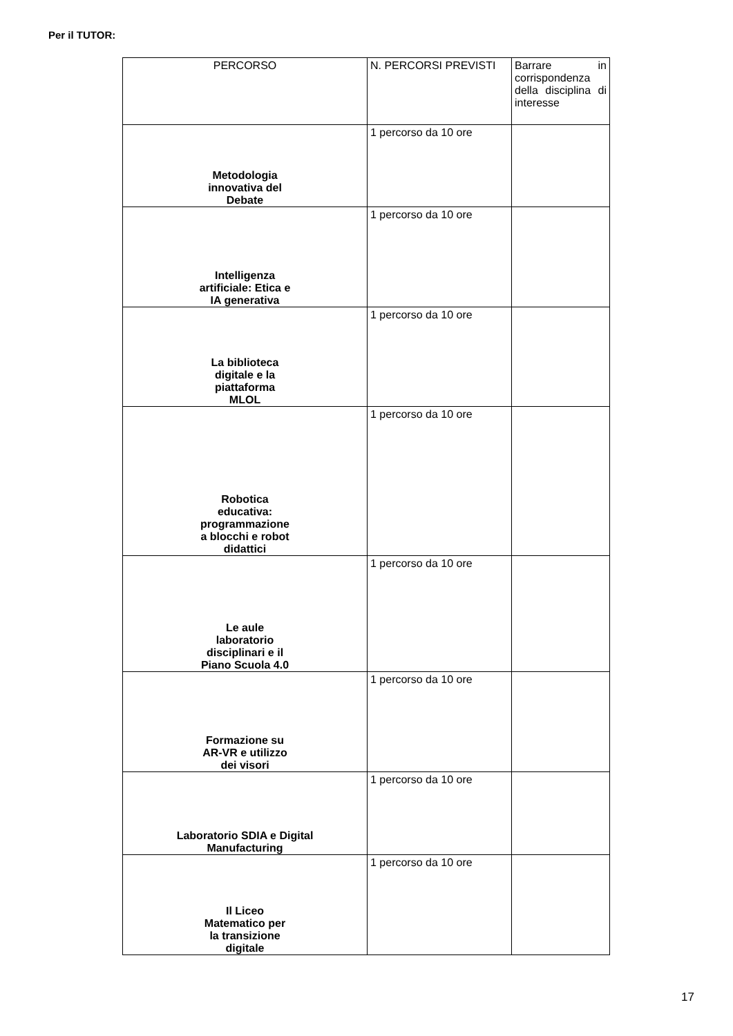Per il TUTOR:
| PERCORSO | N. PERCORSI PREVISTI | Barrare in corrispondenza della disciplina di interesse |
| --- | --- | --- |
| Metodologia innovativa del Debate | 1 percorso da 10 ore | |
| Intelligenza artificiale: Etica e IA generativa | 1 percorso da 10 ore | |
| La biblioteca digitale e la piattaforma MLOL | 1 percorso da 10 ore | |
| Robotica educativa: programmazione a blocchi e robot didattici | 1 percorso da 10 ore | |
| Le aule laboratorio disciplinari e il Piano Scuola 4.0 | 1 percorso da 10 ore | |
| Formazione su AR-VR e utilizzo dei visori | 1 percorso da 10 ore | |
| Laboratorio SDIA e Digital Manufacturing | 1 percorso da 10 ore | |
| Il Liceo Matematico per la transizione digitale | 1 percorso da 10 ore | |
17